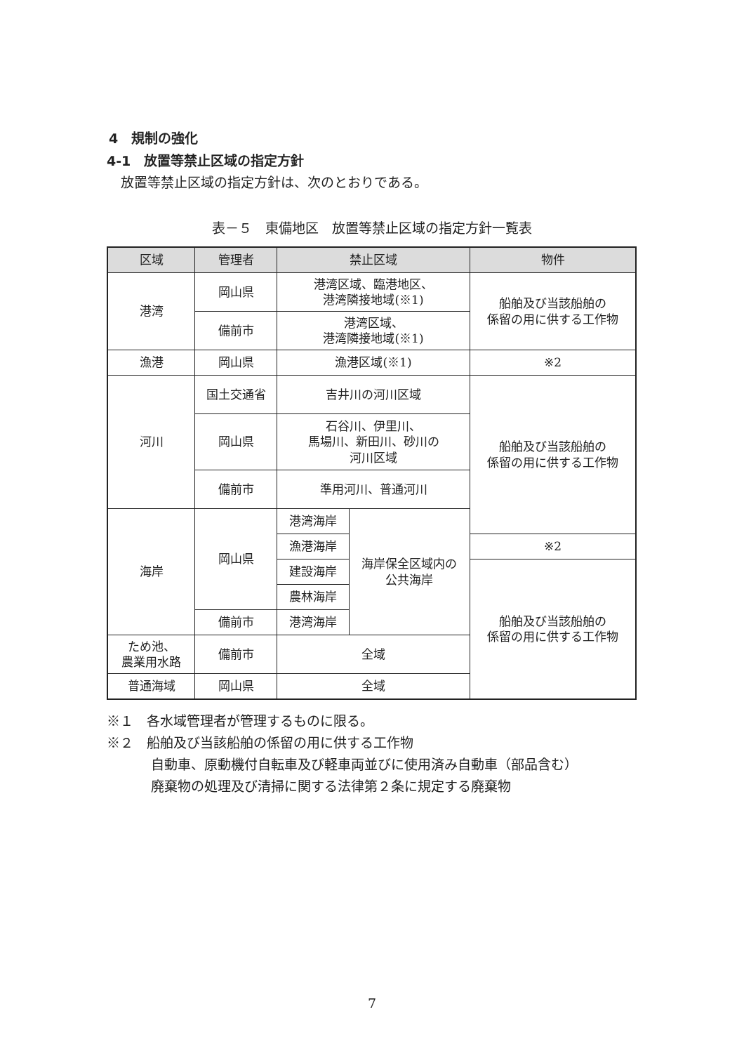4　規制の強化
4-1　放置等禁止区域の指定方針
放置等禁止区域の指定方針は、次のとおりである。
表－５　東備地区　放置等禁止区域の指定方針一覧表
| 区域 | 管理者 | 禁止区域 | | 物件 |
| --- | --- | --- | --- | --- |
| 港湾 | 岡山県 | 港湾区域、臨港地区、 港湾隣接地域(※1) | | 船舶及び当該船舶の 係留の用に供する工作物 |
| | 備前市 | 港湾区域、 港湾隣接地域(※1) | | |
| 漁港 | 岡山県 | 漁港区域(※1) | | ※2 |
| 河川 | 国土交通省 | 吉井川の河川区域 | | 船舶及び当該船舶の 係留の用に供する工作物 |
| | 岡山県 | 石谷川、伊里川、 馬場川、新田川、砂川の 河川区域 | | |
| | 備前市 | 準用河川、普通河川 | | |
| 海岸 | 岡山県 | 港湾海岸 | 海岸保全区域内の 公共海岸 | |
| | | 漁港海岸 | | ※2 |
| | | 建設海岸 | | 船舶及び当該船舶の 係留の用に供する工作物 |
| | | 農林海岸 | | |
| | 備前市 | 港湾海岸 | | |
| ため池、 農業用水路 | 備前市 | 全域 | | |
| 普通海域 | 岡山県 | 全域 | | |
※１　各水域管理者が管理するものに限る。
※２　船舶及び当該船舶の係留の用に供する工作物
自動車、原動機付自転車及び軽車両並びに使用済み自動車（部品含む）
廃棄物の処理及び清掃に関する法律第２条に規定する廃棄物
7